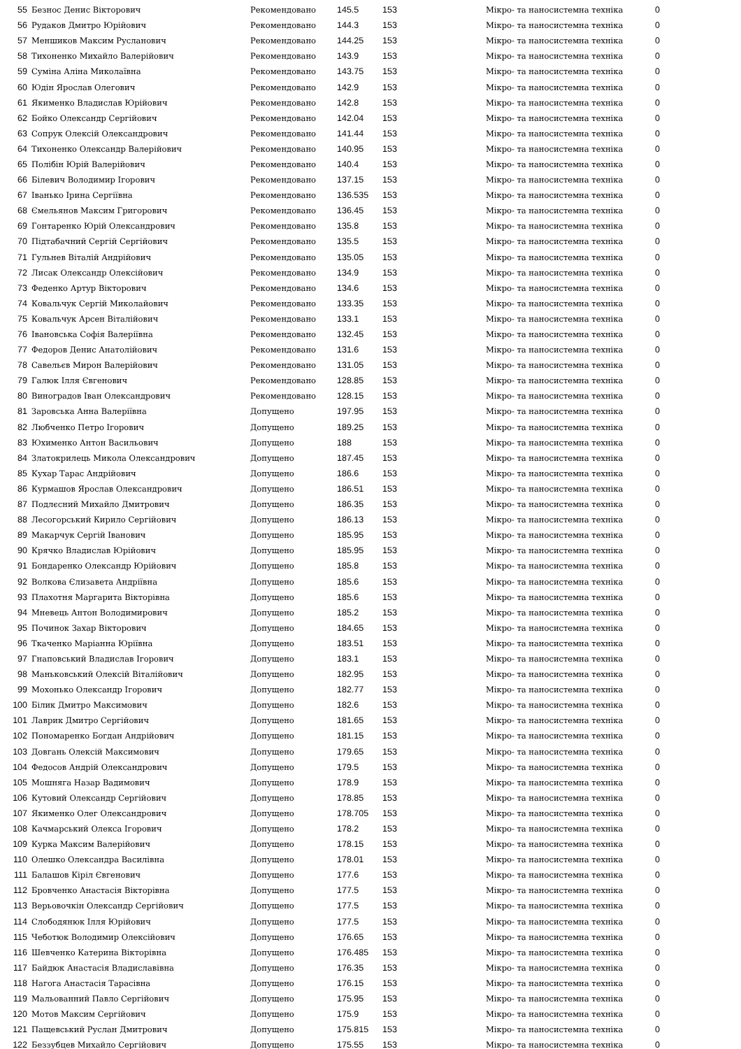| 55 | Безнос Денис Вікторович | Рекомендовано | 145.5 | 153 | Мікро- та наносистемна техніка | 0 |
| 56 | Рудаков Дмитро Юрійович | Рекомендовано | 144.3 | 153 | Мікро- та наносистемна техніка | 0 |
| 57 | Меншиков Максим Русланович | Рекомендовано | 144.25 | 153 | Мікро- та наносистемна техніка | 0 |
| 58 | Тихоненко Михайло Валерійович | Рекомендовано | 143.9 | 153 | Мікро- та наносистемна техніка | 0 |
| 59 | Суміна Аліна Миколаївна | Рекомендовано | 143.75 | 153 | Мікро- та наносистемна техніка | 0 |
| 60 | Юдін Ярослав Олегович | Рекомендовано | 142.9 | 153 | Мікро- та наносистемна техніка | 0 |
| 61 | Якименко Владислав Юрійович | Рекомендовано | 142.8 | 153 | Мікро- та наносистемна техніка | 0 |
| 62 | Бойко Олександр Сергійович | Рекомендовано | 142.04 | 153 | Мікро- та наносистемна техніка | 0 |
| 63 | Сопрук Олексій Олександрович | Рекомендовано | 141.44 | 153 | Мікро- та наносистемна техніка | 0 |
| 64 | Тихоненко Олександр Валерійович | Рекомендовано | 140.95 | 153 | Мікро- та наносистемна техніка | 0 |
| 65 | Полібін Юрій Валерійович | Рекомендовано | 140.4 | 153 | Мікро- та наносистемна техніка | 0 |
| 66 | Білевич Володимир Ігорович | Рекомендовано | 137.15 | 153 | Мікро- та наносистемна техніка | 0 |
| 67 | Іванько Ірина Сергіївна | Рекомендовано | 136.535 | 153 | Мікро- та наносистемна техніка | 0 |
| 68 | Ємельянов Максим Григорович | Рекомендовано | 136.45 | 153 | Мікро- та наносистемна техніка | 0 |
| 69 | Гонтаренко Юрій Олександрович | Рекомендовано | 135.8 | 153 | Мікро- та наносистемна техніка | 0 |
| 70 | Підтабачний Сергій Сергійович | Рекомендовано | 135.5 | 153 | Мікро- та наносистемна техніка | 0 |
| 71 | Гульнев Віталій Андрійович | Рекомендовано | 135.05 | 153 | Мікро- та наносистемна техніка | 0 |
| 72 | Лисак Олександр Олексійович | Рекомендовано | 134.9 | 153 | Мікро- та наносистемна техніка | 0 |
| 73 | Феденко Артур Вікторович | Рекомендовано | 134.6 | 153 | Мікро- та наносистемна техніка | 0 |
| 74 | Ковальчук Сергій Миколайович | Рекомендовано | 133.35 | 153 | Мікро- та наносистемна техніка | 0 |
| 75 | Ковальчук Арсен Віталійович | Рекомендовано | 133.1 | 153 | Мікро- та наносистемна техніка | 0 |
| 76 | Івановська Софія Валеріївна | Рекомендовано | 132.45 | 153 | Мікро- та наносистемна техніка | 0 |
| 77 | Федоров Денис Анатолійович | Рекомендовано | 131.6 | 153 | Мікро- та наносистемна техніка | 0 |
| 78 | Савельєв Мирон Валерійович | Рекомендовано | 131.05 | 153 | Мікро- та наносистемна техніка | 0 |
| 79 | Галюк Ілля Євгенович | Рекомендовано | 128.85 | 153 | Мікро- та наносистемна техніка | 0 |
| 80 | Виноградов Іван Олександрович | Рекомендовано | 128.15 | 153 | Мікро- та наносистемна техніка | 0 |
| 81 | Заровська Анна Валеріївна | Допущено | 197.95 | 153 | Мікро- та наносистемна техніка | 0 |
| 82 | Любченко Петро Ігорович | Допущено | 189.25 | 153 | Мікро- та наносистемна техніка | 0 |
| 83 | Юхименко Антон Васильович | Допущено | 188 | 153 | Мікро- та наносистемна техніка | 0 |
| 84 | Златокрилець Микола Олександрович | Допущено | 187.45 | 153 | Мікро- та наносистемна техніка | 0 |
| 85 | Кухар Тарас Андрійович | Допущено | 186.6 | 153 | Мікро- та наносистемна техніка | 0 |
| 86 | Курмашов Ярослав Олександрович | Допущено | 186.51 | 153 | Мікро- та наносистемна техніка | 0 |
| 87 | Подлєсний Михайло Дмитрович | Допущено | 186.35 | 153 | Мікро- та наносистемна техніка | 0 |
| 88 | Лесогорський Кирило Сергійович | Допущено | 186.13 | 153 | Мікро- та наносистемна техніка | 0 |
| 89 | Макарчук Сергій Іванович | Допущено | 185.95 | 153 | Мікро- та наносистемна техніка | 0 |
| 90 | Крячко Владислав Юрійович | Допущено | 185.95 | 153 | Мікро- та наносистемна техніка | 0 |
| 91 | Бондаренко Олександр Юрійович | Допущено | 185.8 | 153 | Мікро- та наносистемна техніка | 0 |
| 92 | Волкова Єлизавета Андріївна | Допущено | 185.6 | 153 | Мікро- та наносистемна техніка | 0 |
| 93 | Плахотня Маргарита Вікторівна | Допущено | 185.6 | 153 | Мікро- та наносистемна техніка | 0 |
| 94 | Мневець Антон Володимирович | Допущено | 185.2 | 153 | Мікро- та наносистемна техніка | 0 |
| 95 | Починок Захар Вікторович | Допущено | 184.65 | 153 | Мікро- та наносистемна техніка | 0 |
| 96 | Ткаченко Маріанна Юріївна | Допущено | 183.51 | 153 | Мікро- та наносистемна техніка | 0 |
| 97 | Гнаповський Владислав Ігорович | Допущено | 183.1 | 153 | Мікро- та наносистемна техніка | 0 |
| 98 | Маньковський Олексій Віталійович | Допущено | 182.95 | 153 | Мікро- та наносистемна техніка | 0 |
| 99 | Мохонько Олександр Ігорович | Допущено | 182.77 | 153 | Мікро- та наносистемна техніка | 0 |
| 100 | Білик Дмитро Максимович | Допущено | 182.6 | 153 | Мікро- та наносистемна техніка | 0 |
| 101 | Лаврик Дмитро Сергійович | Допущено | 181.65 | 153 | Мікро- та наносистемна техніка | 0 |
| 102 | Пономаренко Богдан Андрійович | Допущено | 181.15 | 153 | Мікро- та наносистемна техніка | 0 |
| 103 | Довгань Олексій Максимович | Допущено | 179.65 | 153 | Мікро- та наносистемна техніка | 0 |
| 104 | Федосов Андрій Олександрович | Допущено | 179.5 | 153 | Мікро- та наносистемна техніка | 0 |
| 105 | Мошняга Назар Вадимович | Допущено | 178.9 | 153 | Мікро- та наносистемна техніка | 0 |
| 106 | Кутовий Олександр Сергійович | Допущено | 178.85 | 153 | Мікро- та наносистемна техніка | 0 |
| 107 | Якименко Олег Олександрович | Допущено | 178.705 | 153 | Мікро- та наносистемна техніка | 0 |
| 108 | Качмарський Олекса Ігорович | Допущено | 178.2 | 153 | Мікро- та наносистемна техніка | 0 |
| 109 | Курка Максим Валерійович | Допущено | 178.15 | 153 | Мікро- та наносистемна техніка | 0 |
| 110 | Олешко Олександра Василівна | Допущено | 178.01 | 153 | Мікро- та наносистемна техніка | 0 |
| 111 | Балашов Кіріл Євгенович | Допущено | 177.6 | 153 | Мікро- та наносистемна техніка | 0 |
| 112 | Бровченко Анастасія Вікторівна | Допущено | 177.5 | 153 | Мікро- та наносистемна техніка | 0 |
| 113 | Верьовочкін Олександр Сергійович | Допущено | 177.5 | 153 | Мікро- та наносистемна техніка | 0 |
| 114 | Слободянюк Ілля Юрійович | Допущено | 177.5 | 153 | Мікро- та наносистемна техніка | 0 |
| 115 | Чеботюк Володимир Олексійович | Допущено | 176.65 | 153 | Мікро- та наносистемна техніка | 0 |
| 116 | Шевченко Катерина Вікторівна | Допущено | 176.485 | 153 | Мікро- та наносистемна техніка | 0 |
| 117 | Байдюк Анастасія Владиславівна | Допущено | 176.35 | 153 | Мікро- та наносистемна техніка | 0 |
| 118 | Нагога Анастасія Тарасівна | Допущено | 176.15 | 153 | Мікро- та наносистемна техніка | 0 |
| 119 | Мальованний Павло Сергійович | Допущено | 175.95 | 153 | Мікро- та наносистемна техніка | 0 |
| 120 | Мотов Максим Сергійович | Допущено | 175.9 | 153 | Мікро- та наносистемна техніка | 0 |
| 121 | Пащевський Руслан Дмитрович | Допущено | 175.815 | 153 | Мікро- та наносистемна техніка | 0 |
| 122 | Беззубцев Михайло Сергійович | Допущено | 175.55 | 153 | Мікро- та наносистемна техніка | 0 |